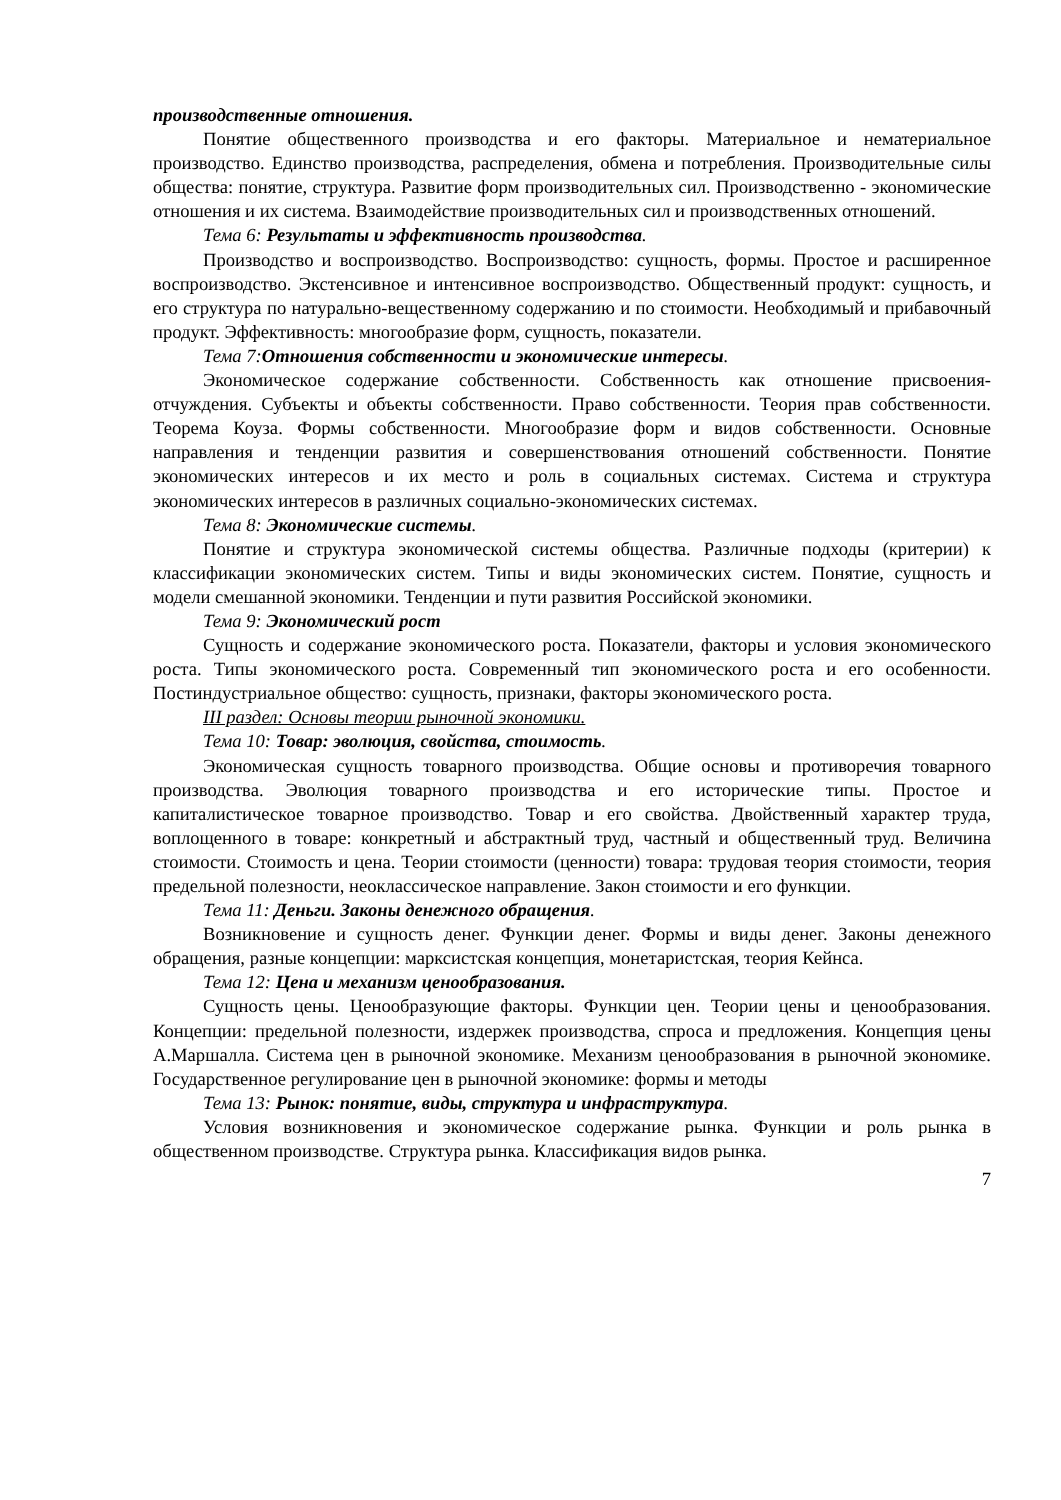производственные отношения.
Понятие общественного производства и его факторы. Материальное и нематериальное производство. Единство производства, распределения, обмена и потребления. Производительные силы общества: понятие, структура. Развитие форм производительных сил. Производственно - экономические отношения и их система. Взаимодействие производительных сил и производственных отношений.
Тема 6: Результаты и эффективность производства.
Производство и воспроизводство. Воспроизводство: сущность, формы. Простое и расширенное воспроизводство. Экстенсивное и интенсивное воспроизводство. Общественный продукт: сущность, и его структура по натурально-вещественному содержанию и по стоимости. Необходимый и прибавочный продукт. Эффективность: многообразие форм, сущность, показатели.
Тема 7:Отношения собственности и экономические интересы.
Экономическое содержание собственности. Собственность как отношение присвоения-отчуждения. Субъекты и объекты собственности. Право собственности. Теория прав собственности. Теорема Коуза. Формы собственности. Многообразие форм и видов собственности. Основные направления и тенденции развития и совершенствования отношений собственности. Понятие экономических интересов и их место и роль в социальных системах. Система и структура экономических интересов в различных социально-экономических системах.
Тема 8: Экономические системы.
Понятие и структура экономической системы общества. Различные подходы (критерии) к классификации экономических систем. Типы и виды экономических систем. Понятие, сущность и модели смешанной экономики. Тенденции и пути развития Российской экономики.
Тема 9: Экономический рост
Сущность и содержание экономического роста. Показатели, факторы и условия экономического роста. Типы экономического роста. Современный тип экономического роста и его особенности. Постиндустриальное общество: сущность, признаки, факторы экономического роста.
III раздел: Основы теории рыночной экономики.
Тема 10: Товар: эволюция, свойства, стоимость.
Экономическая сущность товарного производства. Общие основы и противоречия товарного производства. Эволюция товарного производства и его исторические типы. Простое и капиталистическое товарное производство. Товар и его свойства. Двойственный характер труда, воплощенного в товаре: конкретный и абстрактный труд, частный и общественный труд. Величина стоимости. Стоимость и цена. Теории стоимости (ценности) товара: трудовая теория стоимости, теория предельной полезности, неоклассическое направление. Закон стоимости и его функции.
Тема 11: Деньги. Законы денежного обращения.
Возникновение и сущность денег. Функции денег. Формы и виды денег. Законы денежного обращения, разные концепции: марксистская концепция, монетаристская, теория Кейнса.
Тема 12: Цена и механизм ценообразования.
Сущность цены. Ценообразующие факторы. Функции цен. Теории цены и ценообразования. Концепции: предельной полезности, издержек производства, спроса и предложения. Концепция цены А.Маршалла. Система цен в рыночной экономике. Механизм ценообразования в рыночной экономике. Государственное регулирование цен в рыночной экономике: формы и методы
Тема 13: Рынок: понятие, виды, структура и инфраструктура.
Условия возникновения и экономическое содержание рынка. Функции и роль рынка в общественном производстве. Структура рынка. Классификация видов рынка.
7